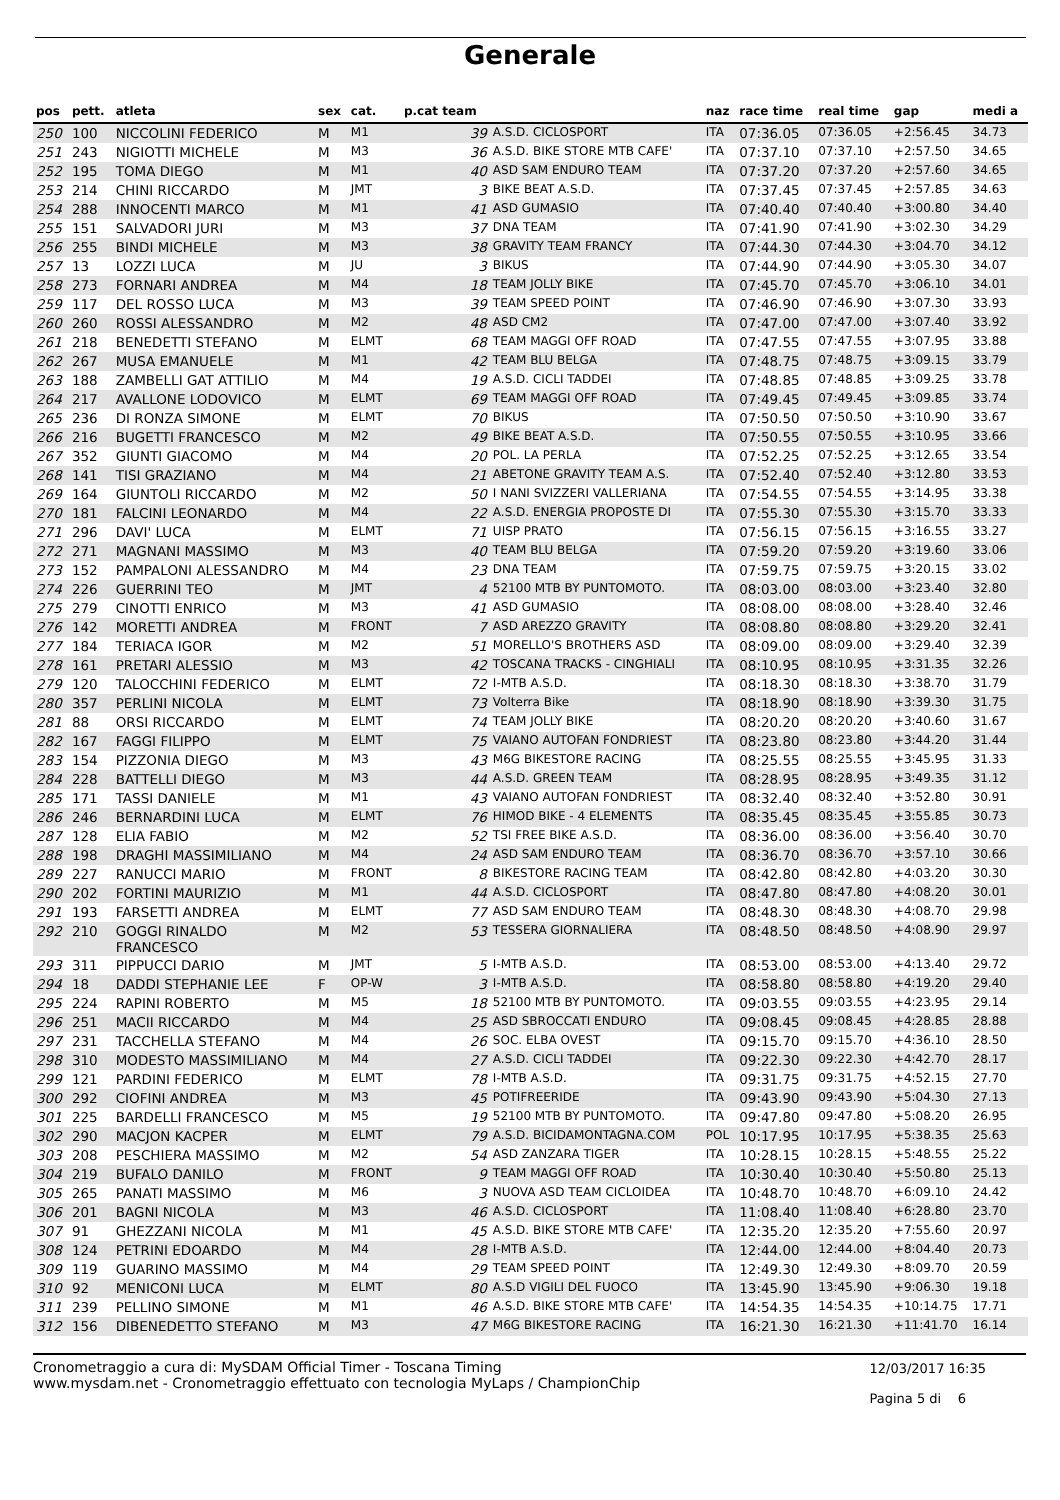Generale
| pos | pett. | atleta | sex | cat. | p.cat team | | naz | race time | real time | gap | medi a |
| --- | --- | --- | --- | --- | --- | --- | --- | --- | --- | --- | --- |
| 250 | 100 | NICCOLINI FEDERICO | M | M1 | 39 | A.S.D. CICLOSPORT | ITA | 07:36.05 | 07:36.05 | +2:56.45 | 34.73 |
| 251 | 243 | NIGIOTTI MICHELE | M | M3 | 36 | A.S.D. BIKE STORE MTB CAFE' | ITA | 07:37.10 | 07:37.10 | +2:57.50 | 34.65 |
| 252 | 195 | TOMA DIEGO | M | M1 | 40 | ASD SAM ENDURO TEAM | ITA | 07:37.20 | 07:37.20 | +2:57.60 | 34.65 |
| 253 | 214 | CHINI RICCARDO | M | JMT | 3 | BIKE BEAT A.S.D. | ITA | 07:37.45 | 07:37.45 | +2:57.85 | 34.63 |
| 254 | 288 | INNOCENTI MARCO | M | M1 | 41 | ASD GUMASIO | ITA | 07:40.40 | 07:40.40 | +3:00.80 | 34.40 |
| 255 | 151 | SALVADORI JURI | M | M3 | 37 | DNA TEAM | ITA | 07:41.90 | 07:41.90 | +3:02.30 | 34.29 |
| 256 | 255 | BINDI MICHELE | M | M3 | 38 | GRAVITY TEAM FRANCY | ITA | 07:44.30 | 07:44.30 | +3:04.70 | 34.12 |
| 257 | 13 | LOZZI LUCA | M | JU | 3 | BIKUS | ITA | 07:44.90 | 07:44.90 | +3:05.30 | 34.07 |
| 258 | 273 | FORNARI ANDREA | M | M4 | 18 | TEAM JOLLY BIKE | ITA | 07:45.70 | 07:45.70 | +3:06.10 | 34.01 |
| 259 | 117 | DEL ROSSO LUCA | M | M3 | 39 | TEAM SPEED POINT | ITA | 07:46.90 | 07:46.90 | +3:07.30 | 33.93 |
| 260 | 260 | ROSSI ALESSANDRO | M | M2 | 48 | ASD CM2 | ITA | 07:47.00 | 07:47.00 | +3:07.40 | 33.92 |
| 261 | 218 | BENEDETTI STEFANO | M | ELMT | 68 | TEAM MAGGI OFF ROAD | ITA | 07:47.55 | 07:47.55 | +3:07.95 | 33.88 |
| 262 | 267 | MUSA EMANUELE | M | M1 | 42 | TEAM BLU BELGA | ITA | 07:48.75 | 07:48.75 | +3:09.15 | 33.79 |
| 263 | 188 | ZAMBELLI GAT ATTILIO | M | M4 | 19 | A.S.D. CICLI TADDEI | ITA | 07:48.85 | 07:48.85 | +3:09.25 | 33.78 |
| 264 | 217 | AVALLONE LODOVICO | M | ELMT | 69 | TEAM MAGGI OFF ROAD | ITA | 07:49.45 | 07:49.45 | +3:09.85 | 33.74 |
| 265 | 236 | DI RONZA SIMONE | M | ELMT | 70 | BIKUS | ITA | 07:50.50 | 07:50.50 | +3:10.90 | 33.67 |
| 266 | 216 | BUGETTI FRANCESCO | M | M2 | 49 | BIKE BEAT A.S.D. | ITA | 07:50.55 | 07:50.55 | +3:10.95 | 33.66 |
| 267 | 352 | GIUNTI GIACOMO | M | M4 | 20 | POL. LA PERLA | ITA | 07:52.25 | 07:52.25 | +3:12.65 | 33.54 |
| 268 | 141 | TISI GRAZIANO | M | M4 | 21 | ABETONE GRAVITY TEAM A.S. | ITA | 07:52.40 | 07:52.40 | +3:12.80 | 33.53 |
| 269 | 164 | GIUNTOLI RICCARDO | M | M2 | 50 | I NANI SVIZZERI VALLERIANA | ITA | 07:54.55 | 07:54.55 | +3:14.95 | 33.38 |
| 270 | 181 | FALCINI LEONARDO | M | M4 | 22 | A.S.D. ENERGIA PROPOSTE DI | ITA | 07:55.30 | 07:55.30 | +3:15.70 | 33.33 |
| 271 | 296 | DAVI' LUCA | M | ELMT | 71 | UISP PRATO | ITA | 07:56.15 | 07:56.15 | +3:16.55 | 33.27 |
| 272 | 271 | MAGNANI MASSIMO | M | M3 | 40 | TEAM BLU BELGA | ITA | 07:59.20 | 07:59.20 | +3:19.60 | 33.06 |
| 273 | 152 | PAMPALONI ALESSANDRO | M | M4 | 23 | DNA TEAM | ITA | 07:59.75 | 07:59.75 | +3:20.15 | 33.02 |
| 274 | 226 | GUERRINI TEO | M | JMT | 4 | 52100 MTB BY PUNTOMOTO. | ITA | 08:03.00 | 08:03.00 | +3:23.40 | 32.80 |
| 275 | 279 | CINOTTI ENRICO | M | M3 | 41 | ASD GUMASIO | ITA | 08:08.00 | 08:08.00 | +3:28.40 | 32.46 |
| 276 | 142 | MORETTI ANDREA | M | FRONT | 7 | ASD AREZZO GRAVITY | ITA | 08:08.80 | 08:08.80 | +3:29.20 | 32.41 |
| 277 | 184 | TERIACA IGOR | M | M2 | 51 | MORELLO'S BROTHERS ASD | ITA | 08:09.00 | 08:09.00 | +3:29.40 | 32.39 |
| 278 | 161 | PRETARI ALESSIO | M | M3 | 42 | TOSCANA TRACKS - CINGHIALI | ITA | 08:10.95 | 08:10.95 | +3:31.35 | 32.26 |
| 279 | 120 | TALOCCHINI FEDERICO | M | ELMT | 72 | I-MTB A.S.D. | ITA | 08:18.30 | 08:18.30 | +3:38.70 | 31.79 |
| 280 | 357 | PERLINI NICOLA | M | ELMT | 73 | Volterra Bike | ITA | 08:18.90 | 08:18.90 | +3:39.30 | 31.75 |
| 281 | 88 | ORSI RICCARDO | M | ELMT | 74 | TEAM JOLLY BIKE | ITA | 08:20.20 | 08:20.20 | +3:40.60 | 31.67 |
| 282 | 167 | FAGGI FILIPPO | M | ELMT | 75 | VAIANO AUTOFAN FONDRIEST | ITA | 08:23.80 | 08:23.80 | +3:44.20 | 31.44 |
| 283 | 154 | PIZZONIA DIEGO | M | M3 | 43 | M6G BIKESTORE RACING | ITA | 08:25.55 | 08:25.55 | +3:45.95 | 31.33 |
| 284 | 228 | BATTELLI DIEGO | M | M3 | 44 | A.S.D. GREEN TEAM | ITA | 08:28.95 | 08:28.95 | +3:49.35 | 31.12 |
| 285 | 171 | TASSI DANIELE | M | M1 | 43 | VAIANO AUTOFAN FONDRIEST | ITA | 08:32.40 | 08:32.40 | +3:52.80 | 30.91 |
| 286 | 246 | BERNARDINI LUCA | M | ELMT | 76 | HIMOD BIKE - 4 ELEMENTS | ITA | 08:35.45 | 08:35.45 | +3:55.85 | 30.73 |
| 287 | 128 | ELIA FABIO | M | M2 | 52 | TSI FREE BIKE A.S.D. | ITA | 08:36.00 | 08:36.00 | +3:56.40 | 30.70 |
| 288 | 198 | DRAGHI MASSIMILIANO | M | M4 | 24 | ASD SAM ENDURO TEAM | ITA | 08:36.70 | 08:36.70 | +3:57.10 | 30.66 |
| 289 | 227 | RANUCCI MARIO | M | FRONT | 8 | BIKESTORE RACING TEAM | ITA | 08:42.80 | 08:42.80 | +4:03.20 | 30.30 |
| 290 | 202 | FORTINI MAURIZIO | M | M1 | 44 | A.S.D. CICLOSPORT | ITA | 08:47.80 | 08:47.80 | +4:08.20 | 30.01 |
| 291 | 193 | FARSETTI ANDREA | M | ELMT | 77 | ASD SAM ENDURO TEAM | ITA | 08:48.30 | 08:48.30 | +4:08.70 | 29.98 |
| 292 | 210 | GOGGI RINALDO FRANCESCO | M | M2 | 53 | TESSERA GIORNALIERA | ITA | 08:48.50 | 08:48.50 | +4:08.90 | 29.97 |
| 293 | 311 | PIPPUCCI DARIO | M | JMT | 5 | I-MTB A.S.D. | ITA | 08:53.00 | 08:53.00 | +4:13.40 | 29.72 |
| 294 | 18 | DADDI STEPHANIE LEE | F | OP-W | 3 | I-MTB A.S.D. | ITA | 08:58.80 | 08:58.80 | +4:19.20 | 29.40 |
| 295 | 224 | RAPINI ROBERTO | M | M5 | 18 | 52100 MTB BY PUNTOMOTO. | ITA | 09:03.55 | 09:03.55 | +4:23.95 | 29.14 |
| 296 | 251 | MACII RICCARDO | M | M4 | 25 | ASD SBROCCATI ENDURO | ITA | 09:08.45 | 09:08.45 | +4:28.85 | 28.88 |
| 297 | 231 | TACCHELLA STEFANO | M | M4 | 26 | SOC. ELBA OVEST | ITA | 09:15.70 | 09:15.70 | +4:36.10 | 28.50 |
| 298 | 310 | MODESTO MASSIMILIANO | M | M4 | 27 | A.S.D. CICLI TADDEI | ITA | 09:22.30 | 09:22.30 | +4:42.70 | 28.17 |
| 299 | 121 | PARDINI FEDERICO | M | ELMT | 78 | I-MTB A.S.D. | ITA | 09:31.75 | 09:31.75 | +4:52.15 | 27.70 |
| 300 | 292 | CIOFINI ANDREA | M | M3 | 45 | POTIFREERIDE | ITA | 09:43.90 | 09:43.90 | +5:04.30 | 27.13 |
| 301 | 225 | BARDELLI FRANCESCO | M | M5 | 19 | 52100 MTB BY PUNTOMOTO. | ITA | 09:47.80 | 09:47.80 | +5:08.20 | 26.95 |
| 302 | 290 | MACJON KACPER | M | ELMT | 79 | A.S.D. BICIDAMONTAGNA.COM | POL | 10:17.95 | 10:17.95 | +5:38.35 | 25.63 |
| 303 | 208 | PESCHIERA MASSIMO | M | M2 | 54 | ASD ZANZARA TIGER | ITA | 10:28.15 | 10:28.15 | +5:48.55 | 25.22 |
| 304 | 219 | BUFALO DANILO | M | FRONT | 9 | TEAM MAGGI OFF ROAD | ITA | 10:30.40 | 10:30.40 | +5:50.80 | 25.13 |
| 305 | 265 | PANATI MASSIMO | M | M6 | 3 | NUOVA ASD TEAM CICLOIDEA | ITA | 10:48.70 | 10:48.70 | +6:09.10 | 24.42 |
| 306 | 201 | BAGNI NICOLA | M | M3 | 46 | A.S.D. CICLOSPORT | ITA | 11:08.40 | 11:08.40 | +6:28.80 | 23.70 |
| 307 | 91 | GHEZZANI NICOLA | M | M1 | 45 | A.S.D. BIKE STORE MTB CAFE' | ITA | 12:35.20 | 12:35.20 | +7:55.60 | 20.97 |
| 308 | 124 | PETRINI EDOARDO | M | M4 | 28 | I-MTB A.S.D. | ITA | 12:44.00 | 12:44.00 | +8:04.40 | 20.73 |
| 309 | 119 | GUARINO MASSIMO | M | M4 | 29 | TEAM SPEED POINT | ITA | 12:49.30 | 12:49.30 | +8:09.70 | 20.59 |
| 310 | 92 | MENICONI LUCA | M | ELMT | 80 | A.S.D VIGILI DEL FUOCO | ITA | 13:45.90 | 13:45.90 | +9:06.30 | 19.18 |
| 311 | 239 | PELLINO SIMONE | M | M1 | 46 | A.S.D. BIKE STORE MTB CAFE' | ITA | 14:54.35 | 14:54.35 | +10:14.75 | 17.71 |
| 312 | 156 | DIBENEDETTO STEFANO | M | M3 | 47 | M6G BIKESTORE RACING | ITA | 16:21.30 | 16:21.30 | +11:41.70 | 16.14 |
Cronometraggio a cura di: MySDAM Official Timer - Toscana Timing
www.mysdam.net - Cronometraggio effettuato con tecnologia MyLaps / ChampionChip
12/03/2017 16:35
Pagina 5 di 6